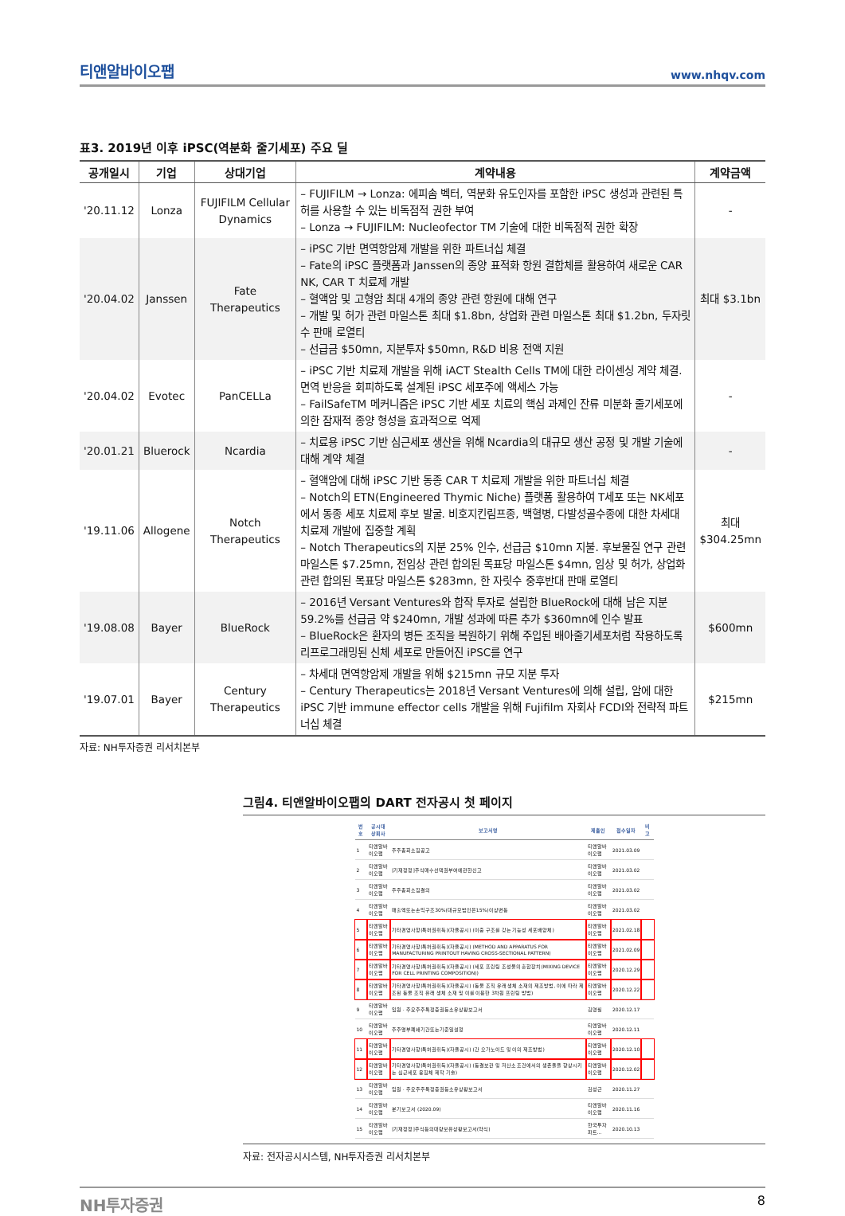티앤알바이오팹 www.nhqv.com
표3. 2019년 이후 iPSC(역분화 줄기세포) 주요 딜
| 공개일시 | 기업 | 상대기업 | 계약내용 | 계약금액 |
| --- | --- | --- | --- | --- |
| '20.11.12 | Lonza | FUJIFILM Cellular Dynamics | – FUJIFILM → Lonza: 에피솜 벡터, 역분화 유도인자를 포함한 iPSC 생성과 관련된 특허를 사용할 수 있는 비독점적 권한 부여 – Lonza → FUJIFILM: Nucleofector TM 기술에 대한 비독점적 권한 확장 | - |
| '20.04.02 | Janssen | Fate Therapeutics | – iPSC 기반 면역항암제 개발을 위한 파트너십 체결 – Fate의 iPSC 플랫폼과 Janssen의 종양 표적화 항원 결합체를 활용하여 새로운 CAR NK, CAR T 치료제 개발 – 혈액암 및 고형암 최대 4개의 종양 관련 항원에 대해 연구 – 개발 및 허가 관련 마일스톤 최대 $1.8bn, 상업화 관련 마일스톤 최대 $1.2bn, 두자릿수 판매 로열티 – 선급금 $50mn, 지분투자 $50mn, R&D 비용 전액 지원 | 최대 $3.1bn |
| '20.04.02 | Evotec | PanCELLa | – iPSC 기반 치료제 개발을 위해 iACT Stealth Cells TM에 대한 라이센싱 계약 체결. 면역 반응을 회피하도록 설계된 iPSC 세포주에 액세스 가능 – FailSafeTM 메커니즘은 iPSC 기반 세포 치료의 핵심 과제인 잔류 미분화 줄기세포에 의한 잠재적 종양 형성을 효과적으로 억제 | - |
| '20.01.21 | Bluerock | Ncardia | – 치료용 iPSC 기반 심근세포 생산을 위해 Ncardia의 대규모 생산 공정 및 개발 기술에 대해 계약 체결 | - |
| '19.11.06 | Allogene | Notch Therapeutics | – 혈액암에 대해 iPSC 기반 동종 CAR T 치료제 개발을 위한 파트너십 체결 – Notch의 ETN(Engineered Thymic Niche) 플랫폼 활용하여 T세포 또는 NK세포에서 동종 세포 치료제 후보 발굴. 비호지킨림프종, 백혈병, 다발성골수종에 대한 차세대 치료제 개발에 집중할 계획 – Notch Therapeutics의 지분 25% 인수, 선급금 $10mn 지불. 후보물질 연구 관련 마일스톤 $7.25mn, 전임상 관련 합의된 목표당 마일스톤 $4mn, 임상 및 허가, 상업화 관련 합의된 목표당 마일스톤 $283mn, 한 자릿수 중후반대 판매 로열티 | 최대 $304.25mn |
| '19.08.08 | Bayer | BlueRock | – 2016년 Versant Ventures와 합작 투자로 설립한 BlueRock에 대해 남은 지분 59.2%를 선급금 약 $240mn, 개발 성과에 따른 추가 $360mn에 인수 발표 – BlueRock은 환자의 병든 조직을 복원하기 위해 주입된 배아줄기세포처럼 작용하도록 리프로그래밍된 신체 세포로 만들어진 iPSC를 연구 | $600mn |
| '19.07.01 | Bayer | Century Therapeutics | – 차세대 면역항암제 개발을 위해 $215mn 규모 지분 투자 – Century Therapeutics는 2018년 Versant Ventures에 의해 설립, 암에 대한 iPSC 기반 immune effector cells 개발을 위해 Fujifilm 자회사 FCDI와 전략적 파트너십 체결 | $215mn |
자료: NH투자증권 리서치본부
그림4. 티앤알바이오팹의 DART 전자공시 첫 페이지
| 번호 | 공시대상회사 | 보고서명 | 제출인 | 접수일자 | 비고 |
| --- | --- | --- | --- | --- | --- |
| 1 | 티앤알바이오팹 | 주주총회소집공고 | 티앤알바이오팹 | 2021.03.09 | |
| 2 | 티앤알바이오팹 | [기재정정]주식매수선택권부여에관한신고 | 티앤알바이오팹 | 2021.03.02 | |
| 3 | 티앤알바이오팹 | 주주총회소집결의 | 티앤알바이오팹 | 2021.03.02 | |
| 4 | 티앤알바이오팹 | 매출액또는손익구조30%(대규모법인은15%)이상변동 | 티앤알바이오팹 | 2021.03.02 | |
| 5 | 티앤알바이오팹 | 기타경영사항(특허권취득)(자율공시) (이중 구조를 갖는 기능성 세포배양체) | 티앤알바이오팹 | 2021.02.18 | |
| 6 | 티앤알바이오팹 | 기타경영사항(특허권취득)(자율공시) (METHOD AND APPARATUS FOR MANUFACTURING PRINTOUT HAVING CROSS-SECTIONAL PATTERN) | 티앤알바이오팹 | 2021.02.09 | |
| 7 | 티앤알바이오팹 | 기타경영사항(특허권취득)(자율공시) (세포 프린팅 조성물의 혼합장치(MIXING DEVICE FOR CELL PRINTING COMPOSITION)) | 티앤알바이오팹 | 2020.12.29 | |
| 8 | 티앤알바이오팹 | 기타경영사항(특허권취득)(자율공시) (동물 조직 유래 생체 소재의 제조방법, 이에 따라 제조된 동물 조직 유래 생체 소재 및 이를 이용한 3차원 프린팅 방법) | 티앤알바이오팹 | 2020.12.22 | |
| 9 | 티앤알바이오팹 | 임원ㆍ주요주주특정증권등소유상황보고서 | 김영필 | 2020.12.17 | |
| 10 | 티앤알바이오팹 | 주주명부폐쇄기간또는기준일설정 | 티앤알바이오팹 | 2020.12.11 | |
| 11 | 티앤알바이오팹 | 기타경영사항(특허권취득)(자율공시) (간 오가노이드 및 이의 제조방법) | 티앤알바이오팹 | 2020.12.10 | |
| 12 | 티앤알바이오팹 | 기타경영사항(특허권취득)(자율공시) (동결보관 및 저산소 조건에서의 생존율을 향상시키는 심근세포 응집체 제작 기술) | 티앤알바이오팹 | 2020.12.02 | |
| 13 | 티앤알바이오팹 | 임원ㆍ주요주주특정증권등소유상황보고서 | 김성근 | 2020.11.27 | |
| 14 | 티앤알바이오팹 | 분기보고서 (2020.09) | 티앤알바이오팹 | 2020.11.16 | |
| 15 | 티앤알바이오팹 | [기재정정]주식등의대량보유상황보고서(약식) | 한국투자파트… | 2020.10.13 | |
자료: 전자공시시스템, NH투자증권 리서치본부
NH투자증권 8